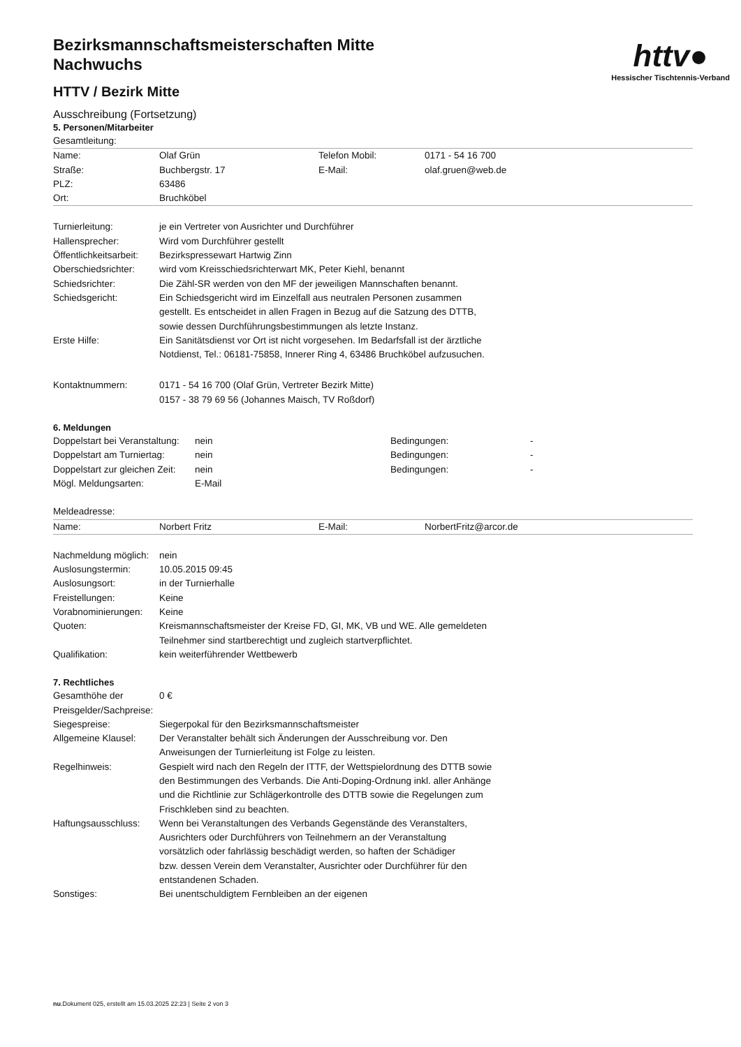httv●
Hessischer Tischtennis-Verband
Bezirksmannschaftsmeisterschaften Mitte
Nachwuchs
HTTV / Bezirk Mitte
Ausschreibung (Fortsetzung)
5. Personen/Mitarbeiter
| Gesamtleitung: | | | |
| Name: | Olaf Grün | Telefon Mobil: | 0171 - 54 16 700 |
| Straße: | Buchbergstr. 17 | E-Mail: | olaf.gruen@web.de |
| PLZ: | 63486 | | |
| Ort: | Bruchköbel | | |
| Turnierleitung: | je ein Vertreter von Ausrichter und Durchführer |
| Hallensprecher: | Wird vom Durchführer gestellt |
| Öffentlichkeitsarbeit: | Bezirkspressewart Hartwig Zinn |
| Oberschiedsrichter: | wird vom Kreisschiedsrichterwart MK, Peter Kiehl, benannt |
| Schiedsrichter: | Die Zähl-SR werden von den MF der jeweiligen Mannschaften benannt. |
| Schiedsgericht: | Ein Schiedsgericht wird im Einzelfall aus neutralen Personen zusammen gestellt. Es entscheidet in allen Fragen in Bezug auf die Satzung des DTTB, sowie dessen Durchführungsbestimmungen als letzte Instanz. |
| Erste Hilfe: | Ein Sanitätsdienst vor Ort ist nicht vorgesehen. Im Bedarfsfall ist der ärztliche Notdienst, Tel.: 06181-75858, Innerer Ring 4, 63486 Bruchköbel aufzusuchen. |
| Kontaktnummern: | 0171 - 54 16 700 (Olaf Grün, Vertreter Bezirk Mitte) 0157 - 38 79 69 56 (Johannes Maisch, TV Roßdorf) |
6. Meldungen
| Doppelstart bei Veranstaltung: | nein | Bedingungen: | - |
| Doppelstart am Turniertag: | nein | Bedingungen: | - |
| Doppelstart zur gleichen Zeit: | nein | Bedingungen: | - |
| Mögl. Meldungsarten: | E-Mail | | |
| Meldeadresse: | | | |
| Name: | Norbert Fritz | E-Mail: | NorbertFritz@arcor.de |
| Nachmeldung möglich: | nein |
| Auslosungstermin: | 10.05.2015 09:45 |
| Auslosungsort: | in der Turnierhalle |
| Freistellungen: | Keine |
| Vorabnominierungen: | Keine |
| Quoten: | Kreismannschaftsmeister der Kreise FD, GI, MK, VB und WE. Alle gemeldeten Teilnehmer sind startberechtigt und zugleich startverpflichtet. |
| Qualifikation: | kein weiterführender Wettbewerb |
7. Rechtliches
| Gesamthöhe der Preisgelder/Sachpreise: | 0 € |
| Siegespreise: | Siegerpokal für den Bezirksmannschaftsmeister |
| Allgemeine Klausel: | Der Veranstalter behält sich Änderungen der Ausschreibung vor. Den Anweisungen der Turnierleitung ist Folge zu leisten. |
| Regelhinweis: | Gespielt wird nach den Regeln der ITTF, der Wettspielordnung des DTTB sowie den Bestimmungen des Verbands. Die Anti-Doping-Ordnung inkl. aller Anhänge und die Richtlinie zur Schlägerkontrolle des DTTB sowie die Regelungen zum Frischkleben sind zu beachten. |
| Haftungsausschluss: | Wenn bei Veranstaltungen des Verbands Gegenstände des Veranstalters, Ausrichters oder Durchführers von Teilnehmern an der Veranstaltung vorsätzlich oder fahrlässig beschädigt werden, so haften der Schädiger bzw. dessen Verein dem Veranstalter, Ausrichter oder Durchführer für den entstandenen Schaden. |
| Sonstiges: | Bei unentschuldigtem Fernbleiben an der eigenen |
nu.Dokument 025, erstellt am 15.03.2025 22:23 | Seite 2 von 3